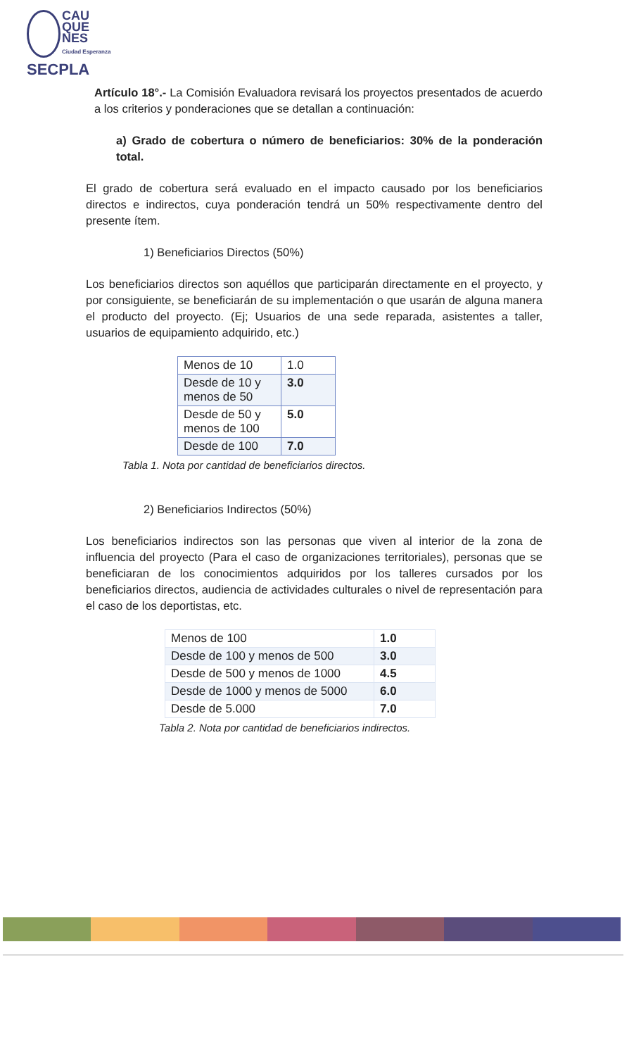CAU
QUE
NES
Ciudad Esperanza
SECPLA
Artículo 18°.- La Comisión Evaluadora revisará los proyectos presentados de acuerdo a los criterios y ponderaciones que se detallan a continuación:
a) Grado de cobertura o número de beneficiarios: 30% de la ponderación total.
El grado de cobertura será evaluado en el impacto causado por los beneficiarios directos e indirectos, cuya ponderación tendrá un 50% respectivamente dentro del presente ítem.
1) Beneficiarios Directos (50%)
Los beneficiarios directos son aquéllos que participarán directamente en el proyecto, y por consiguiente, se beneficiarán de su implementación o que usarán de alguna manera el producto del proyecto. (Ej; Usuarios de una sede reparada, asistentes a taller, usuarios de equipamiento adquirido, etc.)
| Menos de 10 | 1.0 |
| Desde de 10 y menos de 50 | 3.0 |
| Desde de 50 y menos de 100 | 5.0 |
| Desde de 100 | 7.0 |
Tabla 1. Nota por cantidad de beneficiarios directos.
2) Beneficiarios Indirectos (50%)
Los beneficiarios indirectos son las personas que viven al interior de la zona de influencia del proyecto (Para el caso de organizaciones territoriales), personas que se beneficiaran de los conocimientos adquiridos por los talleres cursados por los beneficiarios directos, audiencia de actividades culturales o nivel de representación para el caso de los deportistas, etc.
| Menos de 100 | 1.0 |
| Desde de 100 y menos de 500 | 3.0 |
| Desde de 500 y menos de 1000 | 4.5 |
| Desde de 1000 y menos de 5000 | 6.0 |
| Desde de 5.000 | 7.0 |
Tabla 2. Nota por cantidad de beneficiarios indirectos.